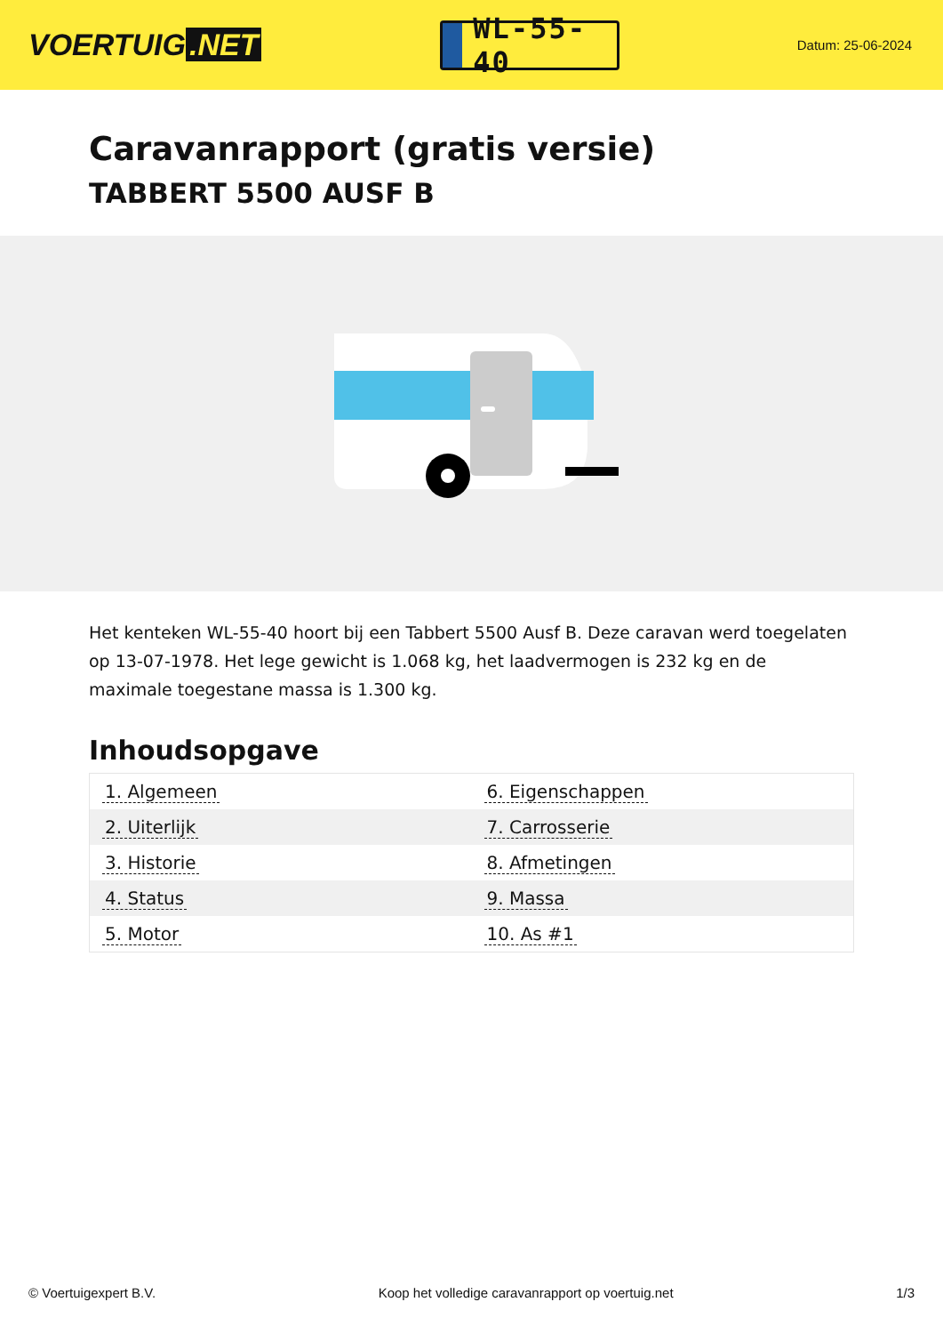VOERTUIG.NET
WL-55-40
Datum: 25-06-2024
Caravanrapport (gratis versie)
TABBERT 5500 AUSF B
Het kenteken WL-55-40 hoort bij een Tabbert 5500 Ausf B. Deze caravan werd toegelaten op 13-07-1978. Het lege gewicht is 1.068 kg, het laadvermogen is 232 kg en de maximale toegestane massa is 1.300 kg.
Inhoudsopgave
| 1. Algemeen | 6. Eigenschappen |
| 2. Uiterlijk | 7. Carrosserie |
| 3. Historie | 8. Afmetingen |
| 4. Status | 9. Massa |
| 5. Motor | 10. As #1 |
© Voertuigexpert B.V. Koop het volledige caravanrapport op voertuig.net 1/3